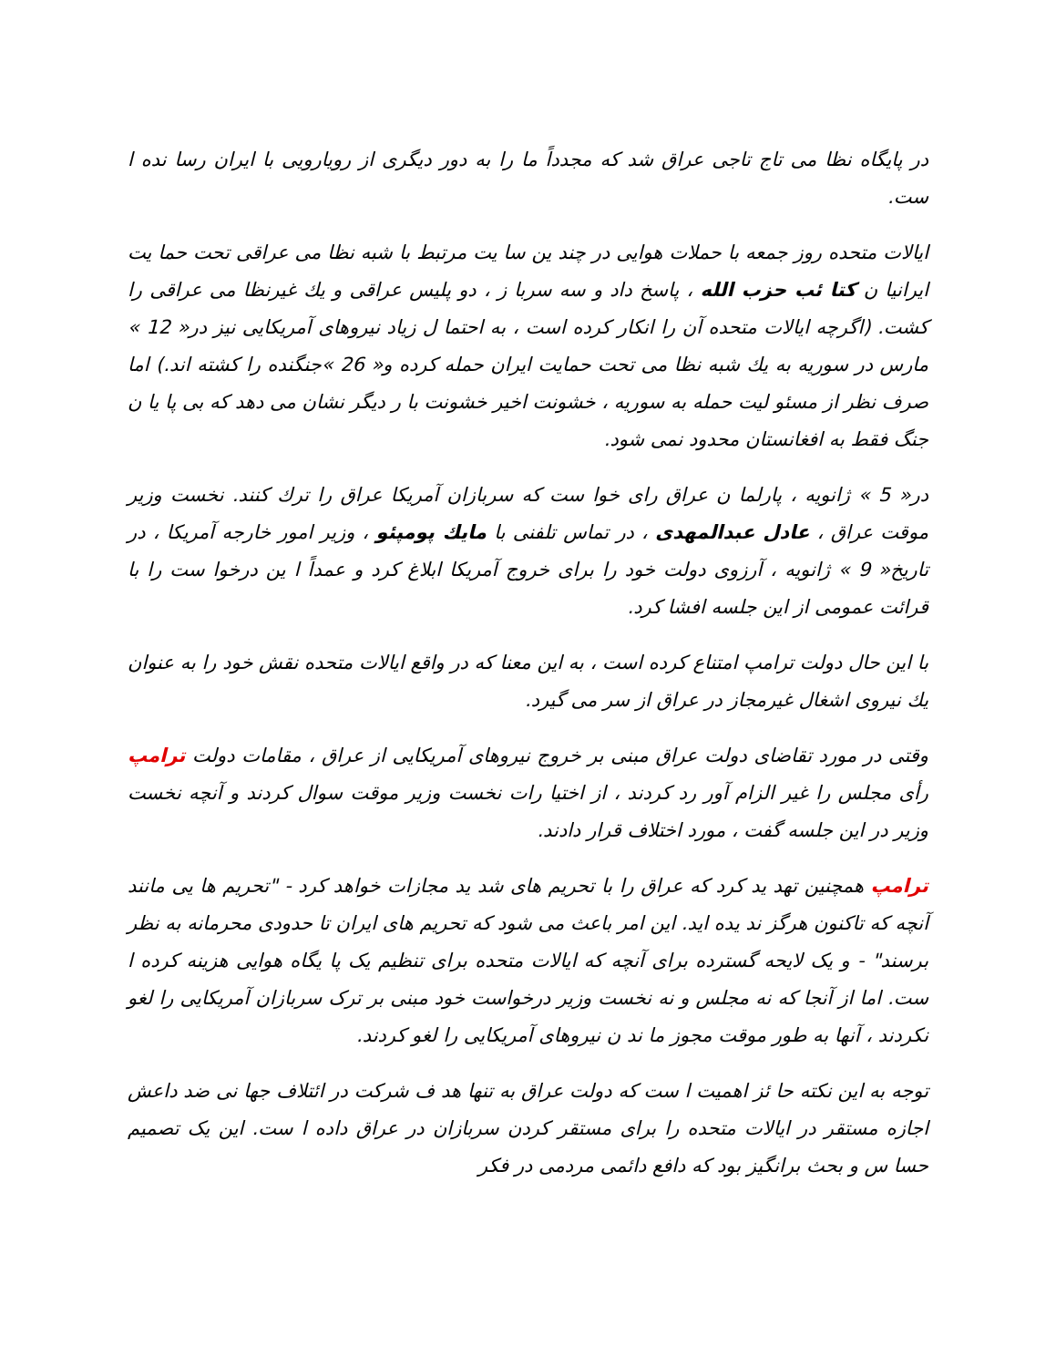در پایگاه نظا می تاج تاجی عراق شد که مجدداً ما را به دور دیگری از رویارویی با ایران رسا نده ا ست.
ایالات متحده روز جمعه با حملات هوایی در چند ین سا یت مرتبط با شبه نظا می عراقی تحت حما یت ایرانیا ن کتا ئب حزب الله ، پاسخ داد و سه سربا ز ، دو پلیس عراقی و یك غیرنظا می عراقی را کشت. (اگرچه ایالات متحده آن را انکار کرده است ، به احتما ل زیاد نیروهای آمریکایی نیز در« 12 » مارس در سوریه به یك شبه نظا می تحت حمایت ایران حمله کرده و« 26 »جنگنده را کشته اند.) اما صرف نظر از مسئو لیت حمله به سوریه ، خشونت اخیر خشونت با ر دیگر نشان می دهد که بی پا یا ن جنگ فقط به افغانستان محدود نمی شود.
در« 5 » ژانویه ، پارلما ن عراق رای خوا ست که سربازان آمریکا عراق را ترك کنند. نخست وزیر موقت عراق ، عادل عبدالمهدی ، در تماس تلفنی با مایك پومپئو ، وزیر امور خارجه آمریکا ، در تاریخ« 9 » ژانویه ، آرزوی دولت خود را برای خروج آمریکا ابلاغ کرد و عمداً ا ین درخوا ست را با قرائت عمومی از این جلسه افشا کرد.
با این حال دولت ترامپ امتناع کرده است ، به این معنا که در واقع ایالات متحده نقش خود را به عنوان یك نیروی اشغال غیرمجاز در عراق از سر می گیرد.
وقتی در مورد تقاضای دولت عراق مبنی بر خروج نیروهای آمریکایی از عراق ، مقامات دولت ترامپ رأی مجلس را غیر الزام آور رد کردند ، از اختیا رات نخست وزیر موقت سوال کردند و آنچه نخست وزیر در این جلسه گفت ، مورد اختلاف قرار دادند.
ترامپ همچنین تهد ید کرد که عراق را با تحریم های شد ید مجازات خواهد کرد - "تحریم ها یی مانند آنچه که تاکنون هرگز ند یده اید. این امر باعث می شود که تحریم های ایران تا حدودی محرمانه به نظر برسند" - و یک لایحه گسترده برای آنچه که ایالات متحده برای تنظیم یک پا یگاه هوایی هزینه کرده ا ست. اما از آنجا که نه مجلس و نه نخست وزیر درخواست خود مبنی بر ترک سربازان آمریکایی را لغو نکردند ، آنها به طور موقت مجوز ما ند ن نیروهای آمریکایی را لغو کردند.
توجه به این نکته حا ئز اهمیت ا ست که دولت عراق به تنها هد ف شرکت در ائتلاف جها نی ضد داعش اجازه مستقر در ایالات متحده را برای مستقر کردن سربازان در عراق داده ا ست. این یک تصمیم حسا س و بحث برانگیز بود که دافع دائمی مردمی در فکر